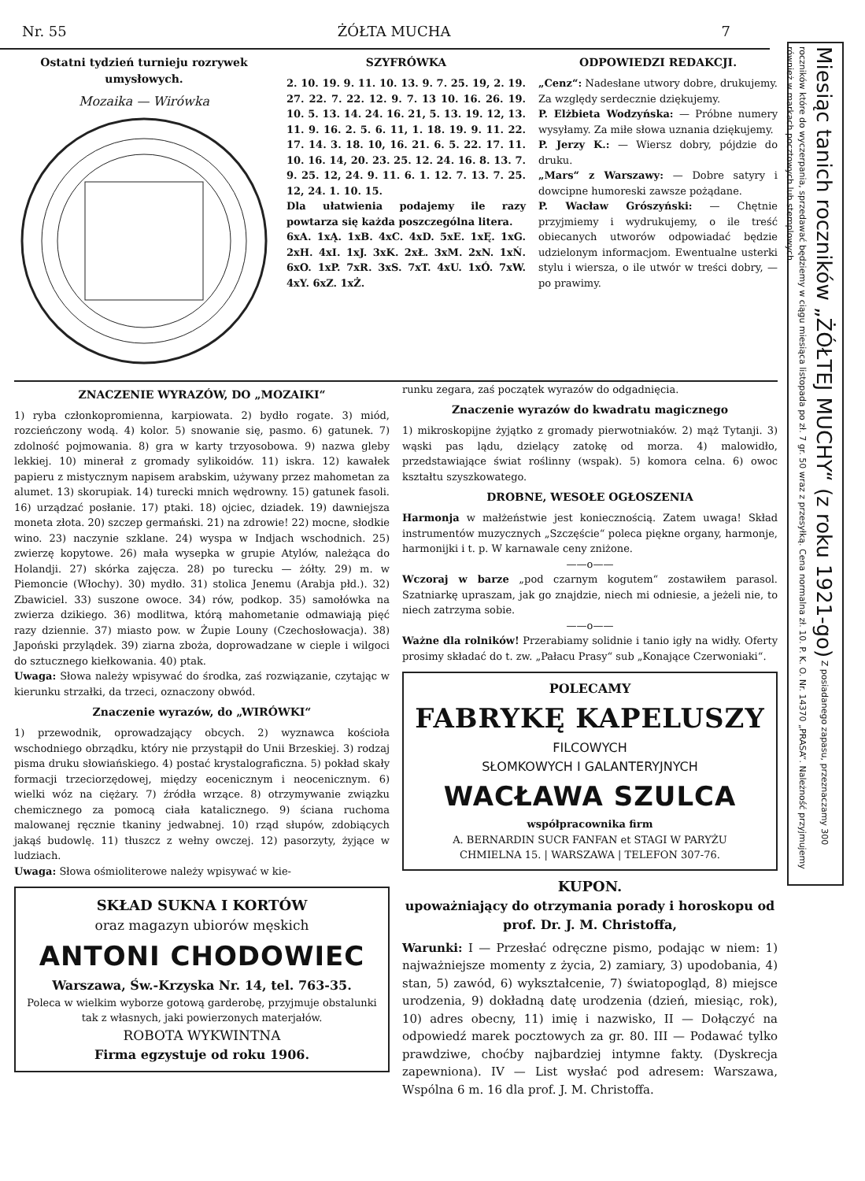Nr. 55 ŻÓŁTA MUCHA 7
Ostatni tydzień turnieju rozrywek umysłowych.
Mozaika — Wirówka
SZYFRÓWKA
2. 10. 19. 9. 11. 10. 13. 9. 7. 25. 19, 2. 19. 27. 22. 7. 22. 12. 9. 7. 13 10. 16. 26. 19. 10. 5. 13. 14. 24. 16. 21, 5. 13. 19. 12, 13. 11. 9. 16. 2. 5. 6. 11, 1. 18. 19. 9. 11. 22. 17. 14. 3. 18. 10, 16. 21. 6. 5. 22. 17. 11. 10. 16. 14, 20. 23. 25. 12. 24. 16. 8. 13. 7. 9. 25. 12, 24. 9. 11. 6. 1. 12. 7. 13. 7. 25. 12, 24. 1. 10. 15.
Dla ułatwienia podajemy ile razy powtarza się każda poszczególna litera.
6xA. 1xĄ. 1xB. 4xC. 4xD. 5xE. 1xĘ. 1xG. 2xH. 4xI. 1xJ. 3xK. 2xŁ. 3xM. 2xN. 1xŃ. 6xO. 1xP. 7xR. 3xS. 7xT. 4xU. 1xÓ. 7xW. 4xY. 6xZ. 1xŻ.
ODPOWIEDZI REDAKCJI.
„Cenz“: Nadesłane utwory dobre, drukujemy. Za względy serdecznie dziękujemy.
P. Elżbieta Wodzyńska: — Próbne numery wysyłamy. Za miłe słowa uznania dziękujemy.
P. Jerzy K.: — Wiersz dobry, pójdzie do druku.
„Mars“ z Warszawy: — Dobre satyry i dowcipne humoreski zawsze pożądane.
P. Wacław Grószyński: — Chętnie przyjmiemy i wydrukujemy, o ile treść obiecanych utworów odpowiadać będzie udzielonym informacjom. Ewentualne usterki stylu i wiersza, o ile utwór w treści dobry, — po prawimy.
ZNACZENIE WYRAZÓW, DO „MOZAIKI“
1) ryba członkopromienna, karpiowata. 2) bydło rogate. 3) miód, rozcieńczony wodą. 4) kolor. 5) snowanie się, pasmo. 6) gatunek. 7) zdolność pojmowania. 8) gra w karty trzyosobowa. 9) nazwa gleby lekkiej. 10) minerał z gromady sylikoidów. 11) iskra. 12) kawałek papieru z mistycznym napisem arabskim, używany przez mahometan za alumet. 13) skorupiak. 14) turecki mnich wędrowny. 15) gatunek fasoli. 16) urządzać posłanie. 17) ptaki. 18) ojciec, dziadek. 19) dawniejsza moneta złota. 20) szczep germański. 21) na zdrowie! 22) mocne, słodkie wino. 23) naczynie szklane. 24) wyspa w Indjach wschodnich. 25) zwierzę kopytowe. 26) mała wysepka w grupie Atylów, należąca do Holandji. 27) skórka zajęcza. 28) po turecku — żółty. 29) m. w Piemoncie (Włochy). 30) mydło. 31) stolica Jenemu (Arabja płd.). 32) Zbawiciel. 33) suszone owoce. 34) rów, podkop. 35) samołówka na zwierza dzikiego. 36) modlitwa, którą mahometanie odmawiają pięć razy dziennie. 37) miasto pow. w Żupie Louny (Czechosłowacja). 38) Japoński przylądek. 39) ziarna zboża, doprowadzane w cieple i wilgoci do sztucznego kiełkowania. 40) ptak.
Uwaga: Słowa należy wpisywać do środka, zaś rozwiązanie, czytając w kierunku strzałki, da trzeci, oznaczony obwód.
Znaczenie wyrazów, do „WIRÓWKI“
1) przewodnik, oprowadzający obcych. 2) wyznawca kościoła wschodniego obrządku, który nie przystąpił do Unii Brzeskiej. 3) rodzaj pisma druku słowiańskiego. 4) postać krystalograficzna. 5) pokład skały formacji trzeciorzędowej, między eocenicznym i neocenicznym. 6) wielki wóz na ciężary. 7) źródła wrzące. 8) otrzymywanie związku chemicznego za pomocą ciała katalicznego. 9) ściana ruchoma malowanej ręcznie tkaniny jedwabnej. 10) rząd słupów, zdobiących jakąś budowlę. 11) tłuszcz z wełny owczej. 12) pasorzyty, żyjące w ludziach.
Uwaga: Słowa ośmioliterowe należy wpisywać w kie-
SKŁAD SUKNA I KORTÓW
oraz magazyn ubiorów męskich
ANTONI CHODOWIEC
Warszawa, Św.-Krzyska Nr. 14, tel. 763-35.
Poleca w wielkim wyborze gotową garderobę, przyjmuje obstalunki tak z własnych, jaki powierzonych materjałów.
ROBOTA WYKWINTNA
Firma egzystuje od roku 1906.
runku zegara, zaś początek wyrazów do odgadnięcia.
Znaczenie wyrazów do kwadratu magicznego
1) mikroskopijne żyjątko z gromady pierwotniaków. 2) mąż Tytanji. 3) wąski pas lądu, dzielący zatokę od morza. 4) malowidło, przedstawiające świat roślinny (wspak). 5) komora celna. 6) owoc kształtu szyszkowatego.
DROBNE, WESOŁE OGŁOSZENIA
Harmonja w małżeństwie jest koniecznością. Zatem uwaga! Skład instrumentów muzycznych „Szczęście“ poleca piękne organy, harmonje, harmonijki i t. p. W karnawale ceny zniżone.
——o——
Wczoraj w barze „pod czarnym kogutem“ zostawiłem parasol. Szatniarkę upraszam, jak go znajdzie, niech mi odniesie, a jeżeli nie, to niech zatrzyma sobie.
——o——
Ważne dla rolników! Przerabiamy solidnie i tanio igły na widły. Oferty prosimy składać do t. zw. „Pałacu Prasy“ sub „Konające Czerwoniaki“.
POLECAMY
FABRYKĘ KAPELUSZY
FILCOWYCH
SŁOMKOWYCH I GALANTERYJNYCH
WACŁAWA SZULCA
współpracownika firm
A. BERNARDIN SUCR FANFAN et STAGI W PARYŻU
CHMIELNA 15. | WARSZAWA | TELEFON 307-76.
KUPON.
upoważniający do otrzymania porady i horoskopu od prof. Dr. J. M. Christoffa,
Warunki: I — Przesłać odręczne pismo, podając w niem: 1) najważniejsze momenty z życia, 2) zamiary, 3) upodobania, 4) stan, 5) zawód, 6) wykształcenie, 7) światopogląd, 8) miejsce urodzenia, 9) dokładną datę urodzenia (dzień, miesiąc, rok), 10) adres obecny, 11) imię i nazwisko, II — Dołączyć na odpowiedź marek pocztowych za gr. 80. III — Podawać tylko prawdziwe, choćby najbardziej intymne fakty. (Dyskrecja zapewniona). IV — List wysłać pod adresem: Warszawa, Wspólna 6 m. 16 dla prof. J. M. Christoffa.
Miesiąc tanich roczników „ŻÓŁTEJ MUCHY“ (z roku 1921-go) Z posiadanego zapasu, przeznaczamy 300 roczników które do wyczerpania, sprzedawać będziemy w ciągu miesiąca listopada po zł. 7 gr. 50 wraz z przesyłką. Cena normalna zł. 10. P. K. O. Nr. 14370 „PRASA“. Należność przyjmujemy również w markach pocztowych lub stemplowych.